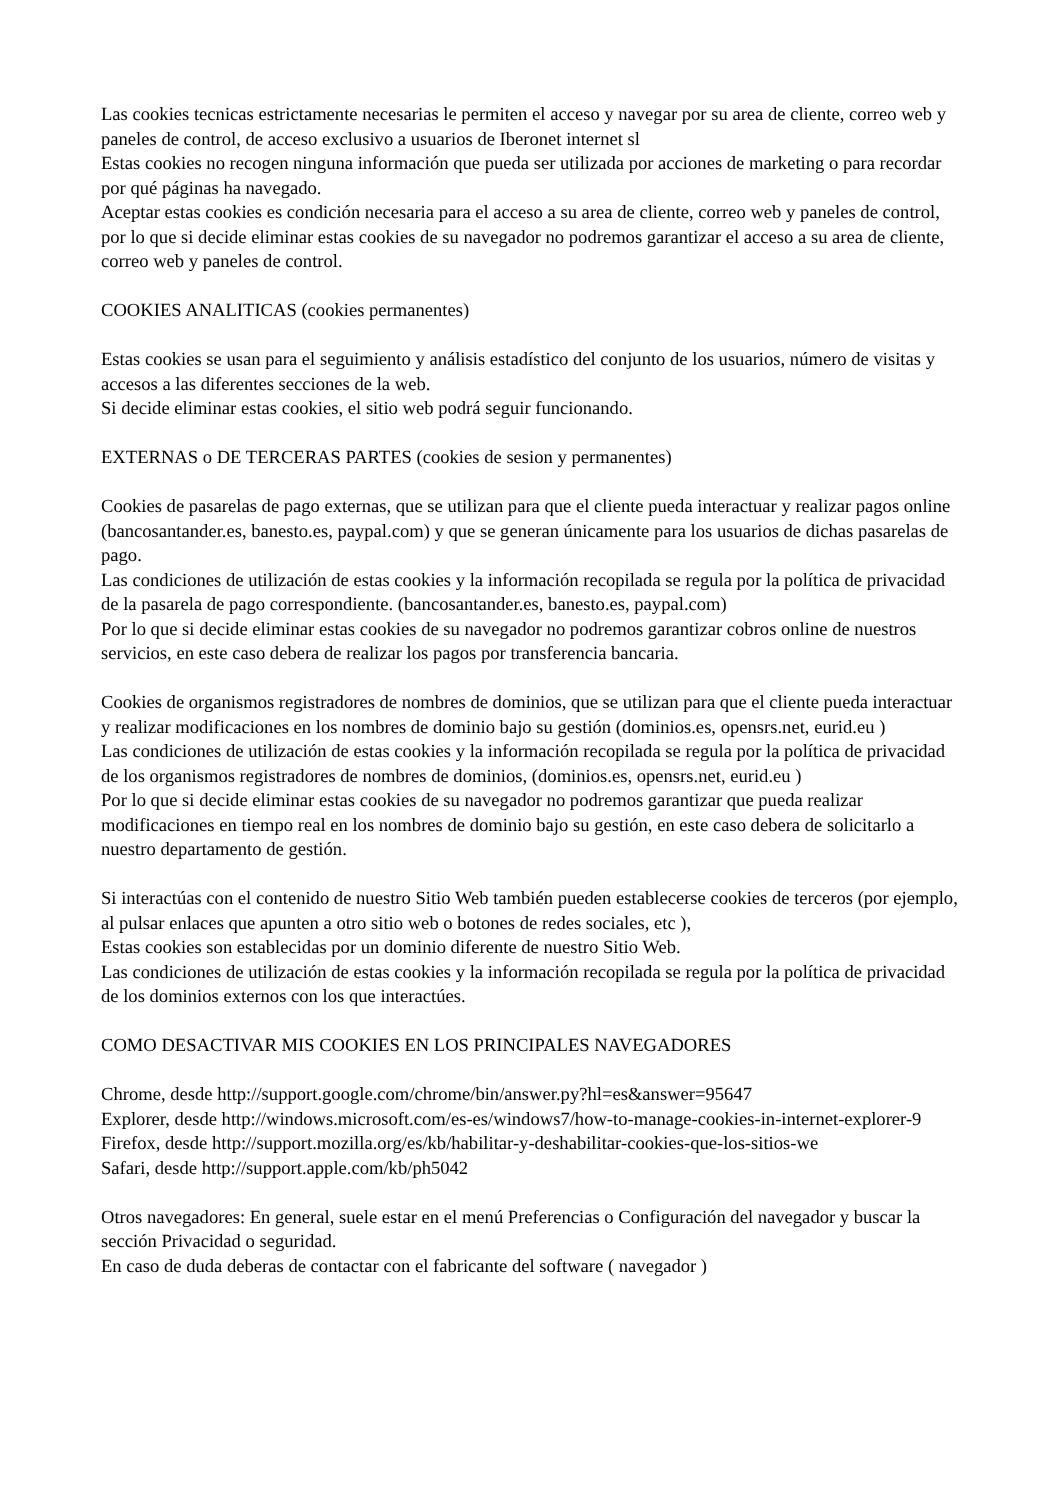Las cookies tecnicas estrictamente necesarias le permiten el acceso y navegar por su area de cliente, correo web y paneles de control, de acceso exclusivo a usuarios de Iberonet internet sl
Estas cookies no recogen ninguna información que pueda ser utilizada por acciones de marketing o para recordar por qué páginas ha navegado.
Aceptar estas cookies es condición necesaria para el acceso a su area de cliente, correo web y paneles de control, por lo que si decide eliminar estas cookies de su navegador no podremos garantizar el acceso a su area de cliente, correo web y paneles de control.
COOKIES ANALITICAS (cookies permanentes)
Estas cookies se usan para el seguimiento y análisis estadístico del conjunto de los usuarios, número de visitas y accesos a las diferentes secciones de la web.
Si decide eliminar estas cookies, el sitio web podrá seguir funcionando.
EXTERNAS o DE TERCERAS PARTES (cookies de sesion y permanentes)
Cookies de pasarelas de pago externas, que se utilizan para que el cliente pueda interactuar y realizar pagos online (bancosantander.es, banesto.es, paypal.com) y que se generan únicamente para los usuarios de dichas pasarelas de pago.
Las condiciones de utilización de estas cookies y la información recopilada se regula por la política de privacidad de la pasarela de pago correspondiente. (bancosantander.es, banesto.es, paypal.com)
Por lo que si decide eliminar estas cookies de su navegador no podremos garantizar cobros online de nuestros servicios, en este caso debera de realizar los pagos por transferencia bancaria.
Cookies de organismos registradores de nombres de dominios, que se utilizan para que el cliente pueda interactuar y realizar modificaciones en los nombres de dominio bajo su gestión (dominios.es, opensrs.net, eurid.eu )
Las condiciones de utilización de estas cookies y la información recopilada se regula por la política de privacidad de los organismos registradores de nombres de dominios, (dominios.es, opensrs.net, eurid.eu )
Por lo que si decide eliminar estas cookies de su navegador no podremos garantizar que pueda realizar modificaciones en tiempo real en los nombres de dominio bajo su gestión, en este caso debera de solicitarlo a nuestro departamento de gestión.
Si interactúas con el contenido de nuestro Sitio Web también pueden establecerse cookies de terceros (por ejemplo, al pulsar enlaces que apunten a otro sitio web o botones de redes sociales, etc ),
Estas cookies son establecidas por un dominio diferente de nuestro Sitio Web.
Las condiciones de utilización de estas cookies y la información recopilada se regula por la política de privacidad de los dominios externos con los que interactúes.
COMO DESACTIVAR MIS COOKIES EN LOS PRINCIPALES NAVEGADORES
Chrome, desde http://support.google.com/chrome/bin/answer.py?hl=es&answer=95647
Explorer, desde http://windows.microsoft.com/es-es/windows7/how-to-manage-cookies-in-internet-explorer-9
Firefox, desde http://support.mozilla.org/es/kb/habilitar-y-deshabilitar-cookies-que-los-sitios-we
Safari, desde http://support.apple.com/kb/ph5042
Otros navegadores: En general, suele estar en el menú Preferencias o Configuración del navegador y buscar la sección Privacidad o seguridad.
En caso de duda deberas de contactar con el fabricante del software ( navegador )